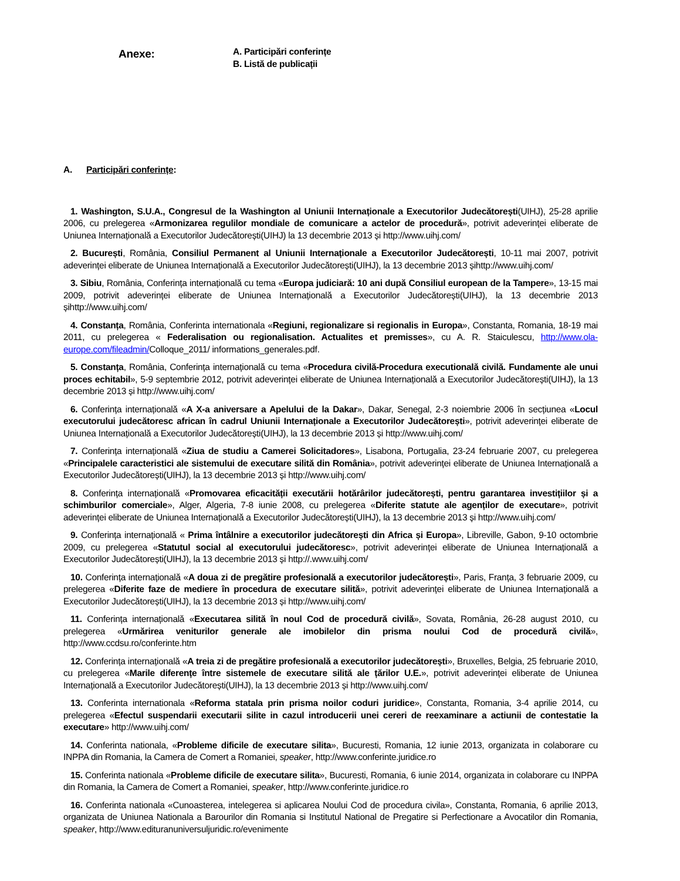Anexe:
A. Participări conferințe
B. Listă de publicații
A. Participări conferințe:
1. Washington, S.U.A., Congresul de la Washington al Uniunii Internaționale a Executorilor Judecătorești(UIHJ), 25-28 aprilie 2006, cu prelegerea «Armonizarea regulilor mondiale de comunicare a actelor de procedură», potrivit adeverinței eliberate de Uniunea Internațională a Executorilor Judecătorești(UIHJ) la 13 decembrie 2013 și http://www.uihj.com/
2. București, România, Consiliul Permanent al Uniunii Internaționale a Executorilor Judecătorești, 10-11 mai 2007, potrivit adeverinței eliberate de Uniunea Internațională a Executorilor Judecătorești(UIHJ), la 13 decembrie 2013 șihttp://www.uihj.com/
3. Sibiu, România, Conferința internațională cu tema «Europa judiciară: 10 ani după Consiliul european de la Tampere», 13-15 mai 2009, potrivit adeverinței eliberate de Uniunea Internațională a Executorilor Judecătorești(UIHJ), la 13 decembrie 2013 șihttp://www.uihj.com/
4. Constanța, România, Conferinta internationala «Regiuni, regionalizare si regionalis in Europa», Constanta, Romania, 18-19 mai 2011, cu prelegerea « Federalisation ou regionalisation. Actualites et premisses», cu A. R. Staiculescu, http://www.ola-europe.com/fileadmin/Colloque_2011/ informations_generales.pdf.
5. Constanța, România, Conferința internațională cu tema «Procedura civilă-Procedura executională civilă. Fundamente ale unui proces echitabil», 5-9 septembrie 2012, potrivit adeverinței eliberate de Uniunea Internațională a Executorilor Judecătorești(UIHJ), la 13 decembrie 2013 și http://www.uihj.com/
6. Conferința internațională «A X-a aniversare a Apelului de la Dakar», Dakar, Senegal, 2-3 noiembrie 2006 în secțiunea «Locul executorului judecătoresc african în cadrul Uniunii Internaționale a Executorilor Judecătorești», potrivit adeverinței eliberate de Uniunea Internațională a Executorilor Judecătorești(UIHJ), la 13 decembrie 2013 și http://www.uihj.com/
7. Conferința internațională «Ziua de studiu a Camerei Solicitadores», Lisabona, Portugalia, 23-24 februarie 2007, cu prelegerea «Principalele caracteristici ale sistemului de executare silită din România», potrivit adeverinței eliberate de Uniunea Internațională a Executorilor Judecătorești(UIHJ), la 13 decembrie 2013 și http://www.uihj.com/
8. Conferința internațională «Promovarea eficacității executării hotărârilor judecătorești, pentru garantarea investițiilor și a schimburilor comerciale», Alger, Algeria, 7-8 iunie 2008, cu prelegerea «Diferite statute ale agenților de executare», potrivit adeverinței eliberate de Uniunea Internațională a Executorilor Judecătorești(UIHJ), la 13 decembrie 2013 și http://www.uihj.com/
9. Conferința internațională « Prima întâlnire a executorilor judecătorești din Africa și Europa», Libreville, Gabon, 9-10 octombrie 2009, cu prelegerea «Statutul social al executorului judecătoresc», potrivit adeverinței eliberate de Uniunea Internațională a Executorilor Judecătorești(UIHJ), la 13 decembrie 2013 și http://.www.uihj.com/
10. Conferința internațională «A doua zi de pregătire profesională a executorilor judecătorești», Paris, Franța, 3 februarie 2009, cu prelegerea «Diferite faze de mediere în procedura de executare silită», potrivit adeverinței eliberate de Uniunea Internațională a Executorilor Judecătorești(UIHJ), la 13 decembrie 2013 și http://www.uihj.com/
11. Conferința internațională «Executarea silită în noul Cod de procedură civilă», Sovata, România, 26-28 august 2010, cu prelegerea «Urmărirea veniturilor generale ale imobilelor din prisma noului Cod de procedură civilă», http://www.ccdsu.ro/conferinte.htm
12. Conferința internațională «A treia zi de pregătire profesională a executorilor judecătorești», Bruxelles, Belgia, 25 februarie 2010, cu prelegerea «Marile diferențe între sistemele de executare silită ale țărilor U.E.», potrivit adeverinței eliberate de Uniunea Internațională a Executorilor Judecătorești(UIHJ), la 13 decembrie 2013 și http://www.uihj.com/
13. Conferinta internationala «Reforma statala prin prisma noilor coduri juridice», Constanta, Romania, 3-4 aprilie 2014, cu prelegerea «Efectul suspendarii executarii silite in cazul introducerii unei cereri de reexaminare a actiunii de contestatie la executare» http://www.uihj.com/
14. Conferinta nationala, «Probleme dificile de executare silita», Bucuresti, Romania, 12 iunie 2013, organizata in colaborare cu INPPA din Romania, la Camera de Comert a Romaniei, speaker, http://www.conferinte.juridice.ro
15. Conferinta nationala «Probleme dificile de executare silita», Bucuresti, Romania, 6 iunie 2014, organizata in colaborare cu INPPA din Romania, la Camera de Comert a Romaniei, speaker, http://www.conferinte.juridice.ro
16. Conferinta nationala «Cunoasterea, intelegerea si aplicarea Noului Cod de procedura civila», Constanta, Romania, 6 aprilie 2013, organizata de Uniunea Nationala a Barourilor din Romania si Institutul National de Pregatire si Perfectionare a Avocatilor din Romania, speaker, http://www.edituranuniversuljuridic.ro/evenimente